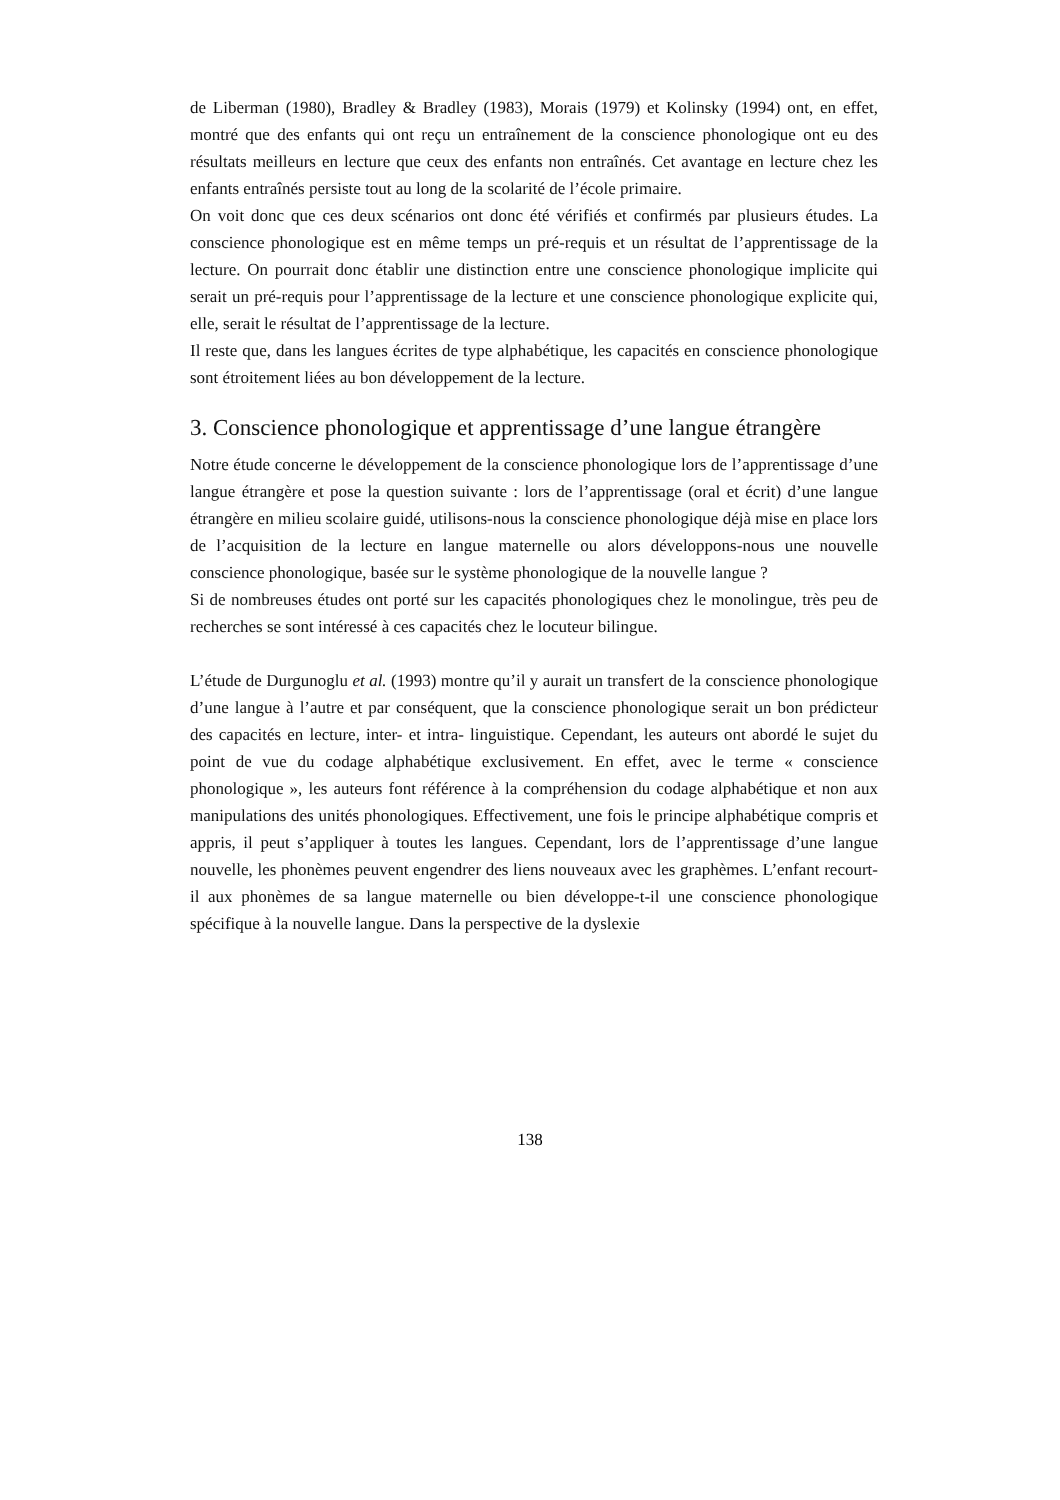de Liberman (1980), Bradley & Bradley (1983), Morais (1979) et Kolinsky (1994) ont, en effet, montré que des enfants qui ont reçu un entraînement de la conscience phonologique ont eu des résultats meilleurs en lecture que ceux des enfants non entraînés. Cet avantage en lecture chez les enfants entraînés persiste tout au long de la scolarité de l’école primaire.
On voit donc que ces deux scénarios ont donc été vérifiés et confirmés par plusieurs études. La conscience phonologique est en même temps un pré-requis et un résultat de l’apprentissage de la lecture. On pourrait donc établir une distinction entre une conscience phonologique implicite qui serait un pré-requis pour l’apprentissage de la lecture et une conscience phonologique explicite qui, elle, serait le résultat de l’apprentissage de la lecture.
Il reste que, dans les langues écrites de type alphabétique, les capacités en conscience phonologique sont étroitement liées au bon développement de la lecture.
3. Conscience phonologique et apprentissage d’une langue étrangère
Notre étude concerne le développement de la conscience phonologique lors de l’apprentissage d’une langue étrangère et pose la question suivante : lors de l’apprentissage (oral et écrit) d’une langue étrangère en milieu scolaire guidé, utilisons-nous la conscience phonologique déjà mise en place lors de l’acquisition de la lecture en langue maternelle ou alors développons-nous une nouvelle conscience phonologique, basée sur le système phonologique de la nouvelle langue ?
Si de nombreuses études ont porté sur les capacités phonologiques chez le monolingue, très peu de recherches se sont intéressé à ces capacités chez le locuteur bilingue.
L’étude de Durgunoglu et al. (1993) montre qu’il y aurait un transfert de la conscience phonologique d’une langue à l’autre et par conséquent, que la conscience phonologique serait un bon prédicteur des capacités en lecture, inter- et intra- linguistique. Cependant, les auteurs ont abordé le sujet du point de vue du codage alphabétique exclusivement. En effet, avec le terme « conscience phonologique », les auteurs font référence à la compréhension du codage alphabétique et non aux manipulations des unités phonologiques. Effectivement, une fois le principe alphabétique compris et appris, il peut s’appliquer à toutes les langues. Cependant, lors de l’apprentissage d’une langue nouvelle, les phonèmes peuvent engendrer des liens nouveaux avec les graphèmes. L’enfant recourt-il aux phonèmes de sa langue maternelle ou bien développe-t-il une conscience phonologique spécifique à la nouvelle langue. Dans la perspective de la dyslexie
138